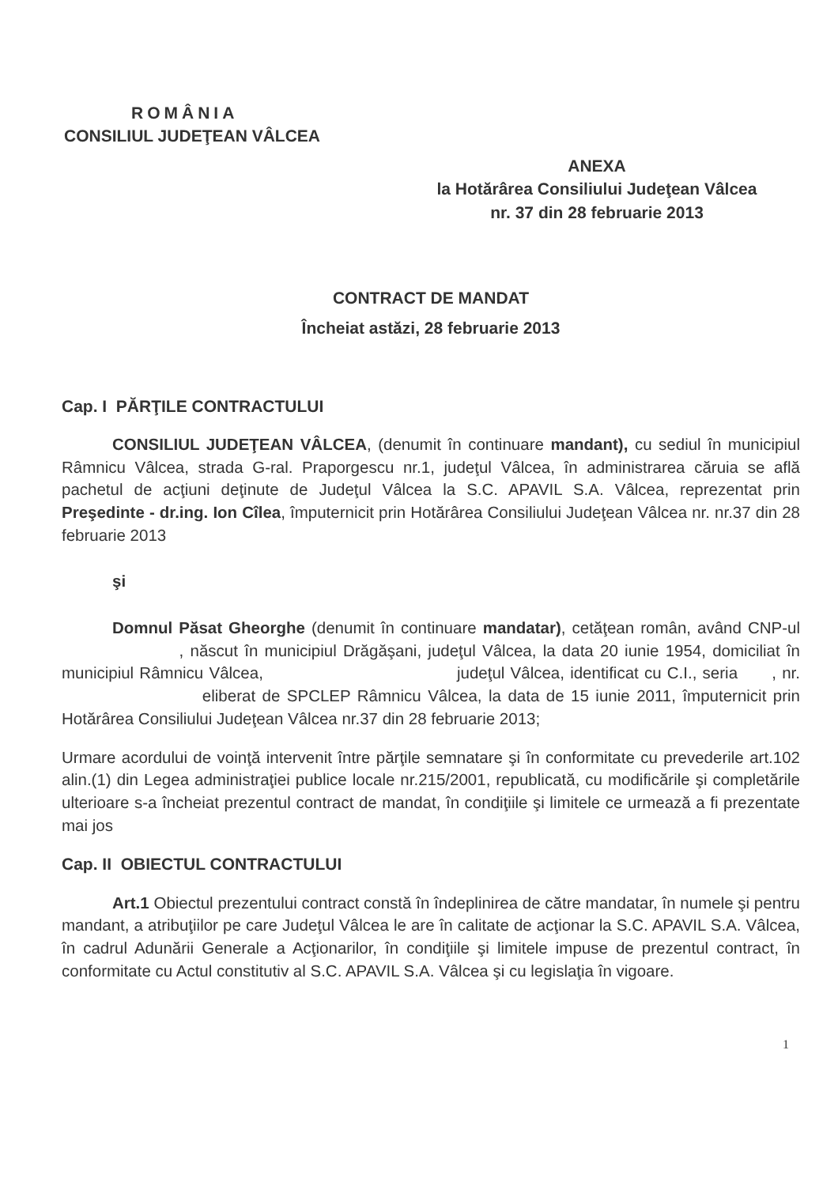ROMÂNIA
CONSILIUL JUDEŢEAN VÂLCEA
ANEXA
la Hotărârea Consiliului Judeţean Vâlcea
nr. 37 din 28 februarie 2013
CONTRACT DE MANDAT
Încheiat astăzi, 28 februarie 2013
Cap. I PĂRŢILE CONTRACTULUI
CONSILIUL JUDEŢEAN VÂLCEA, (denumit în continuare mandant), cu sediul în municipiul Râmnicu Vâlcea, strada G-ral. Praporgescu nr.1, judeţul Vâlcea, în administrarea căruia se află pachetul de acţiuni deţinute de Judeţul Vâlcea la S.C. APAVIL S.A. Vâlcea, reprezentat prin Preşedinte - dr.ing. Ion Cîlea, împuternicit prin Hotărârea Consiliului Judeţean Vâlcea nr. nr.37 din 28 februarie 2013
şi
Domnul Păsat Gheorghe (denumit în continuare mandatar), cetăţean român, având CNP-ul , născut în municipiul Drăgăşani, judeţul Vâlcea, la data 20 iunie 1954, domiciliat în municipiul Râmnicu Vâlcea, judeţul Vâlcea, identificat cu C.I., seria , nr. eliberat de SPCLEP Râmnicu Vâlcea, la data de 15 iunie 2011, împuternicit prin Hotărârea Consiliului Judeţean Vâlcea nr.37 din 28 februarie 2013;
Urmare acordului de voinţă intervenit între părţile semnatare şi în conformitate cu prevederile art.102 alin.(1) din Legea administraţiei publice locale nr.215/2001, republicată, cu modificările şi completările ulterioare s-a încheiat prezentul contract de mandat, în condiţiile şi limitele ce urmează a fi prezentate mai jos
Cap. II OBIECTUL CONTRACTULUI
Art.1 Obiectul prezentului contract constă în îndeplinirea de către mandatar, în numele şi pentru mandant, a atribuţiilor pe care Judeţul Vâlcea le are în calitate de acţionar la S.C. APAVIL S.A. Vâlcea, în cadrul Adunării Generale a Acţionarilor, în condiţiile şi limitele impuse de prezentul contract, în conformitate cu Actul constitutiv al S.C. APAVIL S.A. Vâlcea şi cu legislaţia în vigoare.
1